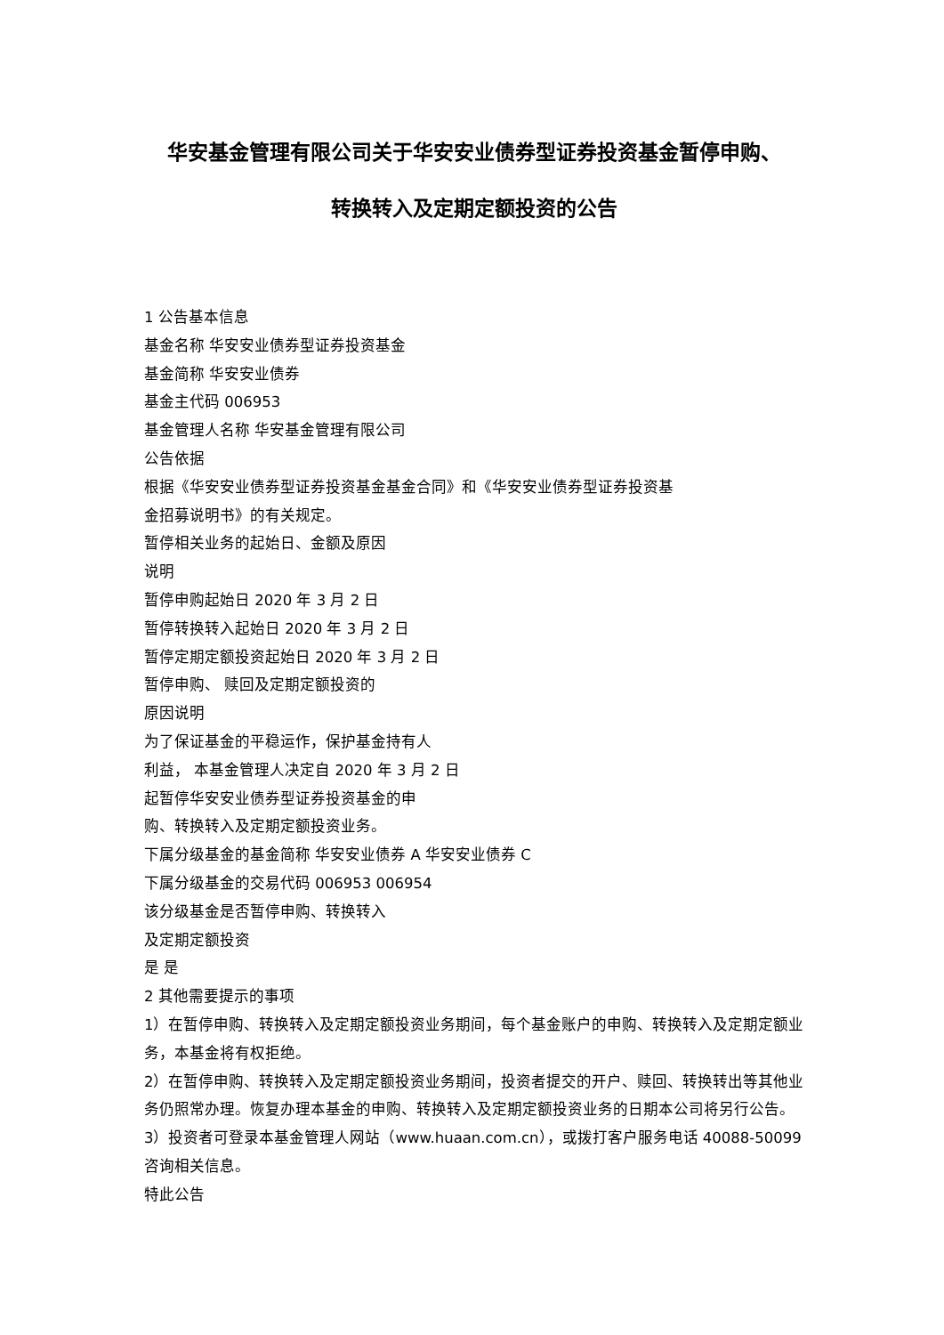华安基金管理有限公司关于华安安业债券型证券投资基金暂停申购、
转换转入及定期定额投资的公告
1 公告基本信息
基金名称 华安安业债券型证券投资基金
基金简称 华安安业债券
基金主代码 006953
基金管理人名称 华安基金管理有限公司
公告依据
根据《华安安业债券型证券投资基金基金合同》和《华安安业债券型证券投资基
金招募说明书》的有关规定。
暂停相关业务的起始日、金额及原因
说明
暂停申购起始日 2020 年 3 月 2 日
暂停转换转入起始日 2020 年 3 月 2 日
暂停定期定额投资起始日 2020 年 3 月 2 日
暂停申购、 赎回及定期定额投资的
原因说明
为了保证基金的平稳运作，保护基金持有人
利益， 本基金管理人决定自 2020 年 3 月 2 日
起暂停华安安业债券型证券投资基金的申
购、转换转入及定期定额投资业务。
下属分级基金的基金简称 华安安业债券 A 华安安业债券 C
下属分级基金的交易代码 006953 006954
该分级基金是否暂停申购、转换转入
及定期定额投资
是 是
2 其他需要提示的事项
1）在暂停申购、转换转入及定期定额投资业务期间，每个基金账户的申购、转换转入及定期定额业务，本基金将有权拒绝。
2）在暂停申购、转换转入及定期定额投资业务期间，投资者提交的开户、赎回、转换转出等其他业务仍照常办理。恢复办理本基金的申购、转换转入及定期定额投资业务的日期本公司将另行公告。
3）投资者可登录本基金管理人网站（www.huaan.com.cn），或拨打客户服务电话 40088-50099 咨询相关信息。
特此公告